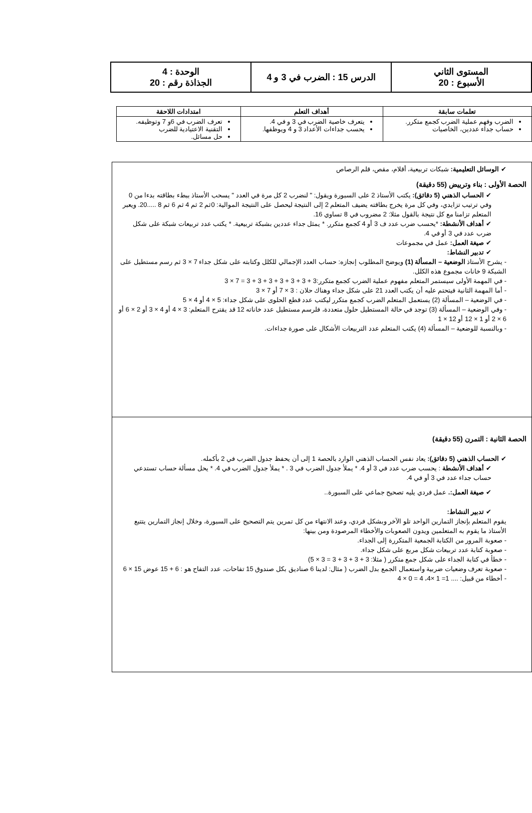| المستوى الثاني الأسبوع : 20 | الدرس 15 : الضرب في 3 و 4 | الوحدة : 4 الجذاذة رقم : 20 |
| تعلمات سابقة | أهداف التعلم | امتدادات اللاحقة |
| --- | --- | --- |
| الضرب وفهم عملية الضرب كجمع متكرر. حساب جداء عددين، الخاصيات | يتعرف خاصية الضرب في 3 و في 4. يحسب جداءات الأعداد 3 و 4 ويوظفها. | تعرف الضرب في 6و 7 وتوظيفه. التقنية الاعتيادية للضرب حل مسائل. |
✔ الوسائل التعليمية: شبكات تربيعية، أقلام، مقص، قلم الرصاص
الحصة الأولى : بناء وترييض (55 دقيقة)
✔ الحساب الذهني (5 دقائق): يكتب الأستاذ 2 على السبورة ويقول: " لنضرب 2 كل مرة في العدد " يسحب الأستاذ ببطء بطاقته بدءا من 0 وفي ترتيب تزايدي، وفي كل مرة يخرج بطاقته يضيف المتعلم 2 إلى النتيجة ليحصل على النتيجة الموالية: 0ثم 2 ثم 4 ثم 6 ثم 8 .....20. ويعبر المتعلم تزامنا مع كل نتيجة بالقول مثلا: 2 مضروب في 8 تساوي 16.
✔ أهداف الأنشطة: *يحسب ضرب عدد ف 3 أو 4 كجمع متكرر. * يمثل جداء عددين بشبكة تربيعية. * يكتب عدد تربيعات شبكة على شكل ضرب عدد في 3 أو في 4.
✔ صيغة العمل: عمل في مجموعات
✔ تدبير النشاط:
- يشرح الأستاذ الوضعية – المسألة (1) ويوضح المطلوب إنجازه: حساب العدد الإجمالي للكلل وكتابته على شكل جداء 7 × 3 ثم رسم مستطيل على الشبكة 9 خانات مجموع هذه الكلل.
- في المهمة الأولى سيستمر المتعلم مفهوم عملية الضرب كجمع متكرر:3 + 3 + 3 + 3 + 3 + 3 + 3 = 7 × 3
- أما المهمة الثانية فيتحتم عليه أن يكتب العدد 21 على شكل جداء وهناك حلان : 3 × 7 أو 7 × 3
- في الوضعية – المسألة (2) يستعمل المتعلم الضرب كجمع متكرر ليكتب عدد قطع الحلوى على شكل جداء: 5 × 4 أو 4 × 5
- وفي الوضعية – المسألة (3) توجد في حالة المستطيل حلول متعددة، فلرسم مستطيل عدد خاناته 12 قد يقترح المتعلم: 3 × 4 أو 4 × 3 أو 2 × 6 أو 6 × 2 أو 1 × 12 أو 12 × 1
- وبالنسبة للوضعية – المسألة (4) يكتب المتعلم عدد التربيعات الأشكال على صورة جداءات.
الحصة الثانية : التمرن (55 دقيقة)
✔ الحساب الذهني (5 دقائق): يعاد نفس الحساب الذهني الوارد بالحصة 1 إلى أن يحفظ جدول الضرب في 2 بأكمله.
✔ أهداف الأنشطة : يحسب ضرب عدد في 3 أو 4. * يملأ جدول الضرب في 3 . * يملأ جدول الضرب في 4. * يحل مسألة حساب تستدعي حساب جداء عدد في 3 أو في 4.
✔ صيغة العمل:. عمل فردي يليه تصحيح جماعي على السبورة..
✔ تدبير النشاط:
يقوم المتعلم بإنجاز التمارين الواحد تلو الآخر وبشكل فردي، وعند الانتهاء من كل تمرين يتم التصحيح على السبورة، وخلال إنجاز التمارين يتتبع الأستاذ ما يقوم به المتعلمين ويدون الصعوبات والأخطاء المرصودة ومن بينها:
- صعوبة المرور من الكتابة الجمعية المتكررة إلى الجداء.
- صعوبة كتابة عدد تربيعات شكل مربع على شكل جداء.
- خطأ في كتابة الجداء على شكل جمع متكرر ( مثلا: 3 + 3 + 3 + 3 = 3 × 5)
- صعوبة تعرف وضعيات ضربية واستعمال الجمع بدل الضرب ( مثال: لدينا 6 صناديق بكل صندوق 15 تفاحات، عدد التفاح هو : 6 + 15 عوض 15 × 6
- أخطاء من قبيل: .... 1= 1 ×4، 4 = 0 × 4